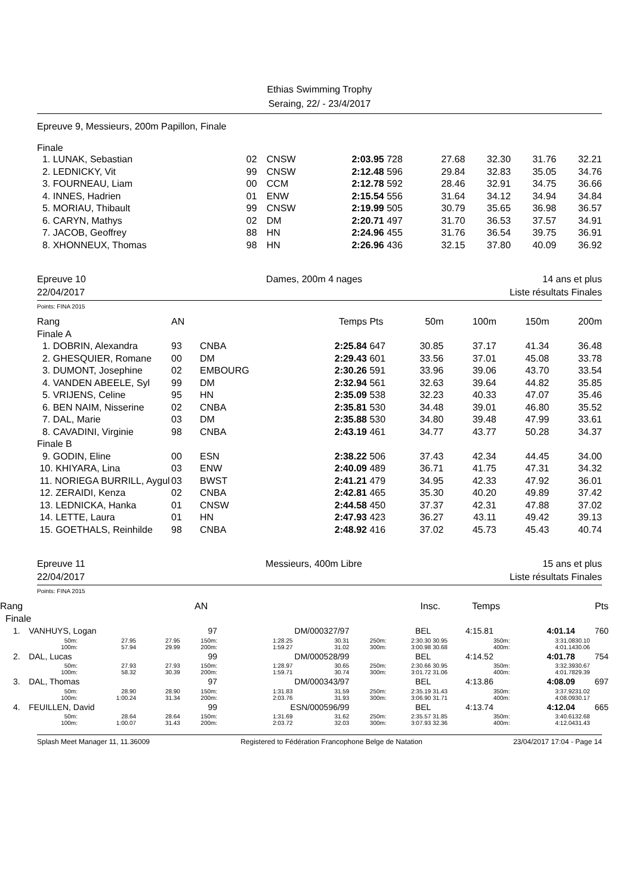Ethias Swimming Trophy
Seraing, 22/ - 23/4/2017
Epreuve 9, Messieurs, 200m Papillon, Finale
Finale
| 1. LUNAK, Sebastian | 02 | CNSW | 2:03.95 | 728 | 27.68 | 32.30 | 31.76 | 32.21 |
| 2. LEDNICKY, Vit | 99 | CNSW | 2:12.48 | 596 | 29.84 | 32.83 | 35.05 | 34.76 |
| 3. FOURNEAU, Liam | 00 | CCM | 2:12.78 | 592 | 28.46 | 32.91 | 34.75 | 36.66 |
| 4. INNES, Hadrien | 01 | ENW | 2:15.54 | 556 | 31.64 | 34.12 | 34.94 | 34.84 |
| 5. MORIAU, Thibault | 99 | CNSW | 2:19.99 | 505 | 30.79 | 35.65 | 36.98 | 36.57 |
| 6. CARYN, Mathys | 02 | DM | 2:20.71 | 497 | 31.70 | 36.53 | 37.57 | 34.91 |
| 7. JACOB, Geoffrey | 88 | HN | 2:24.96 | 455 | 31.76 | 36.54 | 39.75 | 36.91 |
| 8. XHONNEUX, Thomas | 98 | HN | 2:26.96 | 436 | 32.15 | 37.80 | 40.09 | 36.92 |
Epreuve 10 Dames, 200m 4 nages 14 ans et plus
22/04/2017 Liste résultats Finales
Points: FINA 2015
| Rang | AN | | Temps | Pts | 50m | 100m | 150m | 200m |
| Finale A | | | | | | | | |
| 1. DOBRIN, Alexandra | 93 | CNBA | 2:25.84 | 647 | 30.85 | 37.17 | 41.34 | 36.48 |
| 2. GHESQUIER, Romane | 00 | DM | 2:29.43 | 601 | 33.56 | 37.01 | 45.08 | 33.78 |
| 3. DUMONT, Josephine | 02 | EMBOURG | 2:30.26 | 591 | 33.96 | 39.06 | 43.70 | 33.54 |
| 4. VANDEN ABEELE, Syl | 99 | DM | 2:32.94 | 561 | 32.63 | 39.64 | 44.82 | 35.85 |
| 5. VRIJENS, Celine | 95 | HN | 2:35.09 | 538 | 32.23 | 40.33 | 47.07 | 35.46 |
| 6. BEN NAIM, Nisserine | 02 | CNBA | 2:35.81 | 530 | 34.48 | 39.01 | 46.80 | 35.52 |
| 7. DAL, Marie | 03 | DM | 2:35.88 | 530 | 34.80 | 39.48 | 47.99 | 33.61 |
| 8. CAVADINI, Virginie | 98 | CNBA | 2:43.19 | 461 | 34.77 | 43.77 | 50.28 | 34.37 |
| Finale B | | | | | | | | |
| 9. GODIN, Eline | 00 | ESN | 2:38.22 | 506 | 37.43 | 42.34 | 44.45 | 34.00 |
| 10. KHIYARA, Lina | 03 | ENW | 2:40.09 | 489 | 36.71 | 41.75 | 47.31 | 34.32 |
| 11. NORIEGA BURRILL, Aygul | 03 | BWST | 2:41.21 | 479 | 34.95 | 42.33 | 47.92 | 36.01 |
| 12. ZERAIDI, Kenza | 02 | CNBA | 2:42.81 | 465 | 35.30 | 40.20 | 49.89 | 37.42 |
| 13. LEDNICKA, Hanka | 01 | CNSW | 2:44.58 | 450 | 37.37 | 42.31 | 47.88 | 37.02 |
| 14. LETTE, Laura | 01 | HN | 2:47.93 | 423 | 36.27 | 43.11 | 49.42 | 39.13 |
| 15. GOETHALS, Reinhilde | 98 | CNBA | 2:48.92 | 416 | 37.02 | 45.73 | 45.43 | 40.74 |
Epreuve 11 Messieurs, 400m Libre 15 ans et plus
22/04/2017 Liste résultats Finales
Points: FINA 2015
| Rang | | | | | AN | | | Insc. | Temps | Pts |
| Finale | | | | | | | | | | |
| 1. | VANHUYS, Logan | | | 97 | DM/000327/97 | | BEL | | 4:15.81 | 4:01.14 | | 760 |
| | 50m: 100m: | 27.95 57.94 | 27.95 29.99 | 150m: 200m: | 1:28.25 1:59.27 | 30.31 31.02 | 250m: 300m: | 2:30.30 3:00.98 | 30.95 30.68 | 350m: 400m: | 3:31.08 4:01.14 | 30.10 30.06 |
| 2. | DAL, Lucas | | | 99 | DM/000528/99 | | BEL | | 4:14.52 | 4:01.78 | | 754 |
| | 50m: 100m: | 27.93 58.32 | 27.93 30.39 | 150m: 200m: | 1:28.97 1:59.71 | 30.65 30.74 | 250m: 300m: | 2:30.66 3:01.72 | 30.95 31.06 | 350m: 400m: | 3:32.39 4:01.78 | 30.67 29.39 |
| 3. | DAL, Thomas | | | 97 | DM/000343/97 | | BEL | | 4:13.86 | 4:08.09 | | 697 |
| | 50m: 100m: | 28.90 1:00.24 | 28.90 31.34 | 150m: 200m: | 1:31.83 2:03.76 | 31.59 31.93 | 250m: 300m: | 2:35.19 3:06.90 | 31.43 31.71 | 350m: 400m: | 3:37.92 4:08.09 | 31.02 30.17 |
| 4. | FEUILLEN, David | | | 99 | ESN/000596/99 | | BEL | | 4:13.74 | 4:12.04 | | 665 |
| | 50m: 100m: | 28.64 1:00.07 | 28.64 31.43 | 150m: 200m: | 1:31.69 2:03.72 | 31.62 32.03 | 250m: 300m: | 2:35.57 3:07.93 | 31.85 32.36 | 350m: 400m: | 3:40.61 4:12.04 | 32.68 31.43 |
Splash Meet Manager 11, 11.36009 Registered to Fédération Francophone Belge de Natation 23/04/2017 17:04 - Page 14